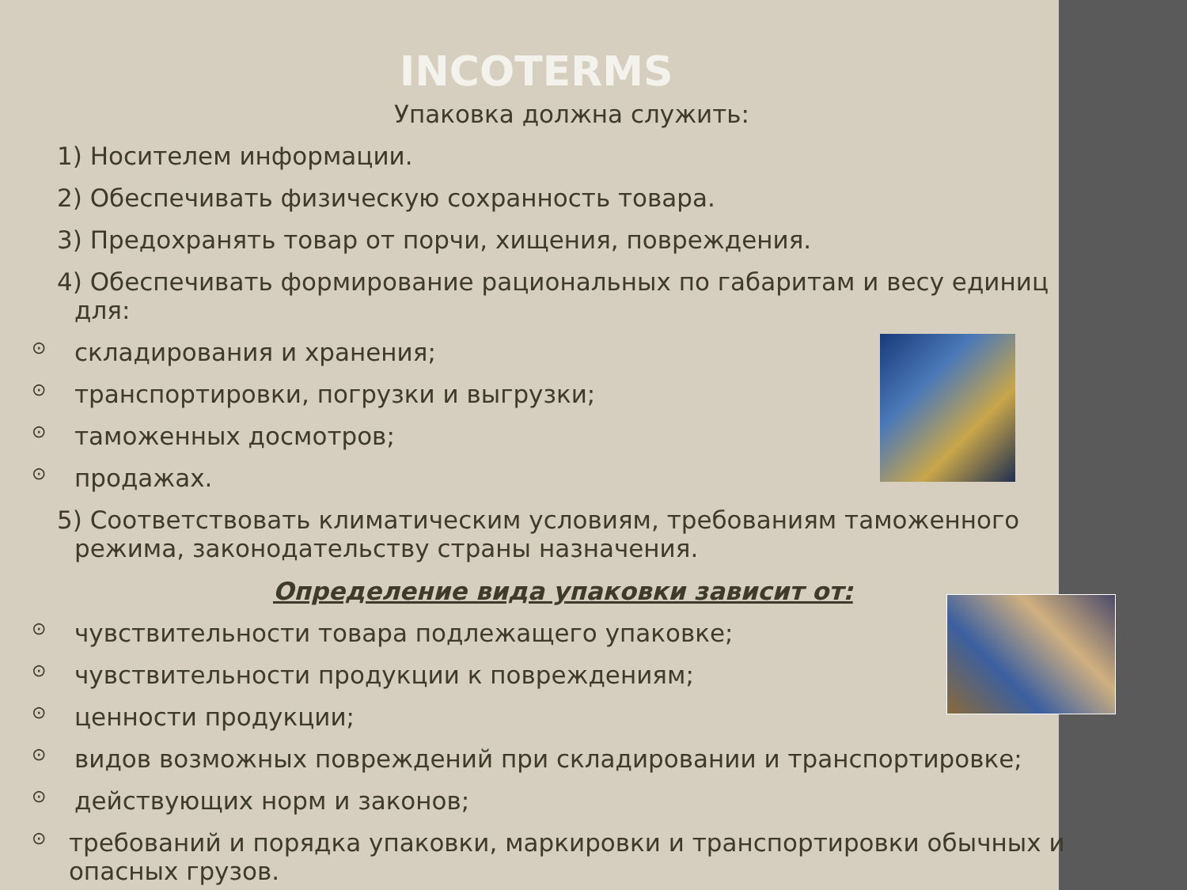INCOTERMS
Упаковка должна служить:
1) Носителем информации.
2) Обеспечивать физическую сохранность товара.
3) Предохранять товар от порчи, хищения, повреждения.
4) Обеспечивать формирование рациональных по габаритам и весу единиц
для:
⊙
складирования и хранения;
⊙
транспортировки, погрузки и выгрузки;
⊙
таможенных досмотров;
⊙
продажах.
5) Соответствовать климатическим условиям, требованиям таможенного
режима, законодательству страны назначения.
Определение вида упаковки зависит от:
⊙
чувствительности товара подлежащего упаковке;
⊙
чувствительности продукции к повреждениям;
⊙
ценности продукции;
⊙
видов возможных повреждений при складировании и транспортировке;
⊙
действующих норм и законов;
⊙
требований и порядка упаковки, маркировки и транспортировки обычных и опасных грузов.